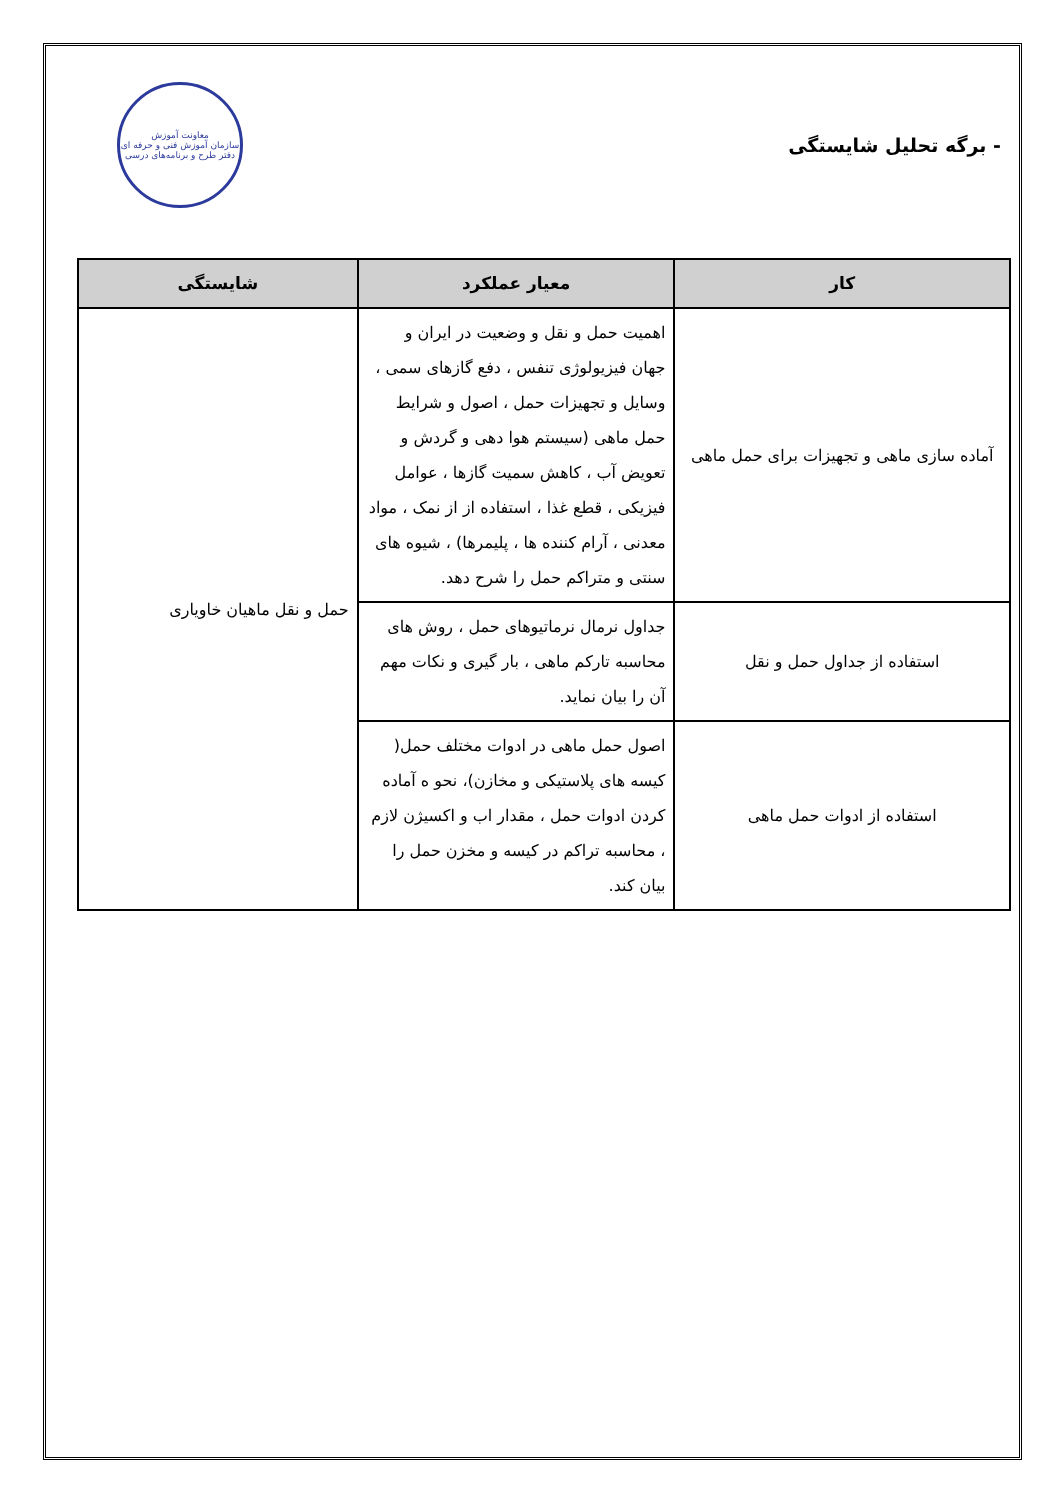- برگه تحلیل شایستگی
معاونت آموزش
سازمان آموزش فنی و حرفه ای
دفتر طرح و برنامه‌های درسی
| کار | معیار عملکرد | شایستگی |
| --- | --- | --- |
| آماده سازی ماهی و تجهیزات برای حمل ماهی | اهمیت حمل و نقل و وضعیت در ایران و جهان فیزیولوژی تنفس ، دفع گازهای سمی ، وسایل و تجهیزات حمل ، اصول و شرایط حمل ماهی (سیستم هوا دهی و گردش و تعویض آب ، کاهش سمیت گازها ، عوامل فیزیکی ، قطع غذا ، استفاده از از نمک ، مواد معدنی ، آرام کننده ها ، پلیمرها) ، شیوه های سنتی و متراکم حمل را شرح دهد. | حمل و نقل ماهیان خاویاری |
| استفاده از جداول حمل و نقل | جداول نرمال نرماتیوهای حمل ، روش های محاسبه تارکم ماهی ، بار گیری و نکات مهم آن را بیان نماید. | |
| استفاده از ادوات حمل ماهی | اصول حمل ماهی در ادوات مختلف حمل( کیسه های پلاستیکی و مخازن)، نحو ه آماده کردن ادوات حمل ، مقدار اب و اکسیژن لازم ، محاسبه تراکم در کیسه و مخزن حمل را بیان کند. | |